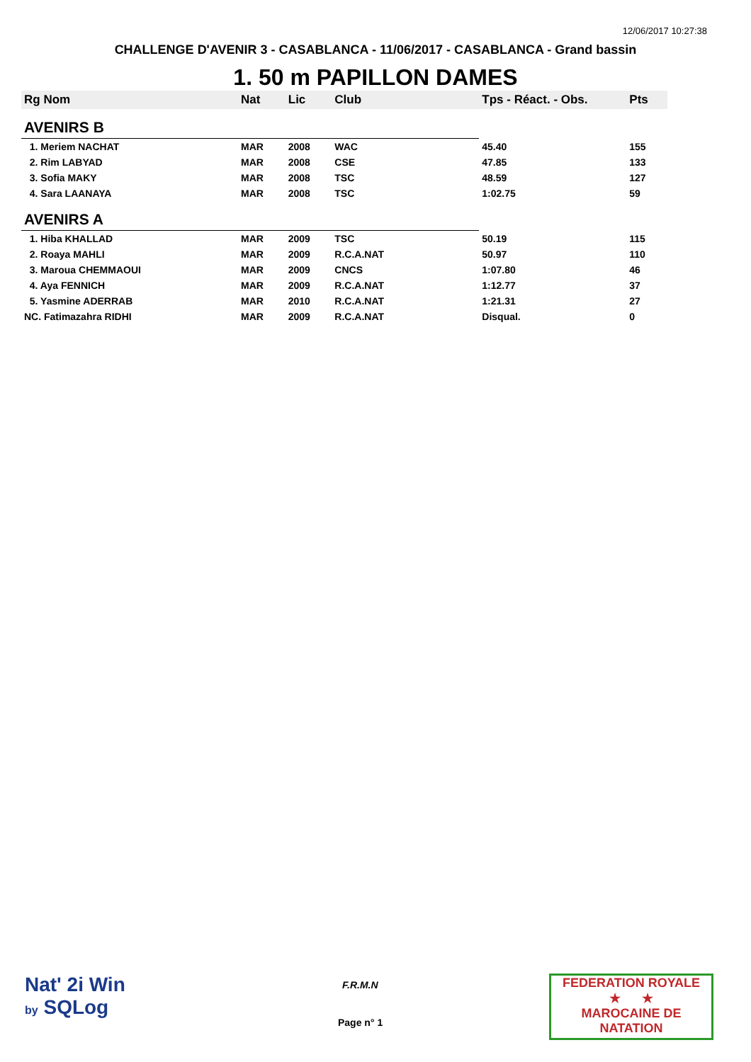12/06/2017 10:27:38
CHALLENGE D'AVENIR 3 - CASABLANCA - 11/06/2017 - CASABLANCA - Grand bassin
1. 50 m PAPILLON DAMES
| Rg Nom | | Nat | Lic | Club | Tps - Réact. - Obs. | Pts |
| --- | --- | --- | --- | --- | --- | --- |
| AVENIRS B | | | | | | |
| 1. Meriem NACHAT | | MAR | 2008 | WAC | 45.40 | 155 |
| 2. Rim LABYAD | | MAR | 2008 | CSE | 47.85 | 133 |
| 3. Sofia MAKY | | MAR | 2008 | TSC | 48.59 | 127 |
| 4. Sara LAANAYA | | MAR | 2008 | TSC | 1:02.75 | 59 |
| AVENIRS A | | | | | | |
| 1. Hiba KHALLAD | | MAR | 2009 | TSC | 50.19 | 115 |
| 2. Roaya MAHLI | | MAR | 2009 | R.C.A.NAT | 50.97 | 110 |
| 3. Maroua CHEMMAOUI | | MAR | 2009 | CNCS | 1:07.80 | 46 |
| 4. Aya FENNICH | | MAR | 2009 | R.C.A.NAT | 1:12.77 | 37 |
| 5. Yasmine ADERRAB | | MAR | 2010 | R.C.A.NAT | 1:21.31 | 27 |
| NC. Fatimazahra RIDHI | | MAR | 2009 | R.C.A.NAT | Disqual. | 0 |
Nat' 2i Win
by SQLog
F.R.M.N
Page n° 1
FEDERATION ROYALE
★ ★
MAROCAINE DE NATATION